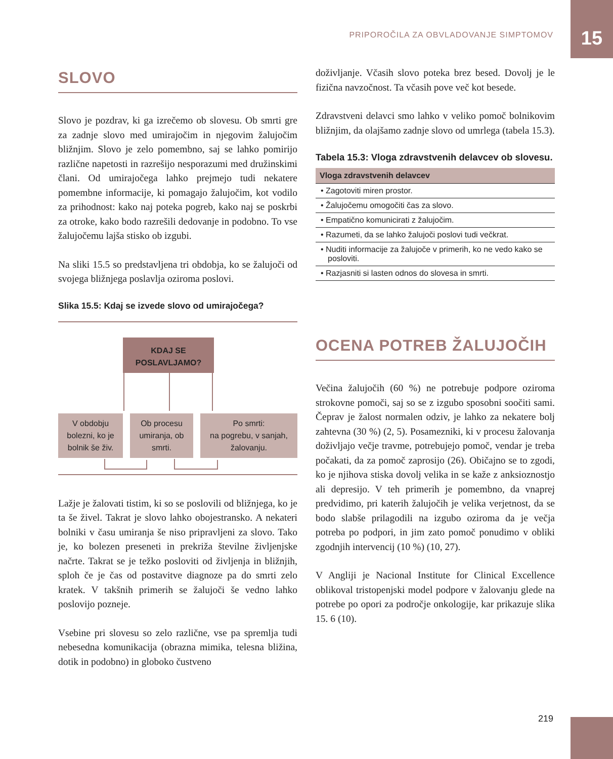PRIPOROČILA ZA OBVLADOVANJE SIMPTOMOV
15
SLOVO
Slovo je pozdrav, ki ga izrečemo ob slovesu. Ob smrti gre za zadnje slovo med umirajočim in njegovim žalujočim bližnjim. Slovo je zelo pomembno, saj se lahko pomirijo različne napetosti in razrešijo nesporazumi med družinskimi člani. Od umirajočega lahko prejmejo tudi nekatere pomembne informacije, ki pomagajo žalujočim, kot vodilo za prihodnost: kako naj poteka pogreb, kako naj se poskrbi za otroke, kako bodo razrešili dedovanje in podobno. To vse žalujočemu lajša stisko ob izgubi.
Na sliki 15.5 so predstavljena tri obdobja, ko se žalujoči od svojega bližnjega poslavlja oziroma poslovi.
Slika 15.5: Kdaj se izvede slovo od umirajočega?
KDAJ SE
POSLAVLJAMO?
V obdobju bolezni, ko je bolnik še živ.
Ob procesu umiranja, ob smrti.
Po smrti:
na pogrebu, v sanjah, žalovanju.
Lažje je žalovati tistim, ki so se poslovili od bližnjega, ko je ta še živel. Takrat je slovo lahko obojestransko. A nekateri bolniki v času umiranja še niso pripravljeni za slovo. Tako je, ko bolezen preseneti in prekriža številne življenjske načrte. Takrat se je težko posloviti od življenja in bližnjih, sploh če je čas od postavitve diagnoze pa do smrti zelo kratek. V takšnih primerih se žalujoči še vedno lahko poslovijo pozneje.
Vsebine pri slovesu so zelo različne, vse pa spremlja tudi nebesedna komunikacija (obrazna mimika, telesna bližina, dotik in podobno) in globoko čustveno
doživljanje. Včasih slovo poteka brez besed. Dovolj je le fizična navzočnost. Ta včasih pove več kot besede.
Zdravstveni delavci smo lahko v veliko pomoč bolnikovim bližnjim, da olajšamo zadnje slovo od umrlega (tabela 15.3).
Tabela 15.3: Vloga zdravstvenih delavcev ob slovesu.
| Vloga zdravstvenih delavcev |
| --- |
| • Zagotoviti miren prostor. |
| • Žalujočemu omogočiti čas za slovo. |
| • Empatično komunicirati z žalujočim. |
| • Razumeti, da se lahko žalujoči poslovi tudi večkrat. |
| • Nuditi informacije za žalujoče v primerih, ko ne vedo kako se posloviti. |
| • Razjasniti si lasten odnos do slovesa in smrti. |
OCENA POTREB ŽALUJOČIH
Večina žalujočih (60 %) ne potrebuje podpore oziroma strokovne pomoči, saj so se z izgubo sposobni soočiti sami. Čeprav je žalost normalen odziv, je lahko za nekatere bolj zahtevna (30 %) (2, 5). Posamezniki, ki v procesu žalovanja doživljajo večje travme, potrebujejo pomoč, vendar je treba počakati, da za pomoč zaprosijo (26). Običajno se to zgodi, ko je njihova stiska dovolj velika in se kaže z anksioznostjo ali depresijo. V teh primerih je pomembno, da vnaprej predvidimo, pri katerih žalujočih je velika verjetnost, da se bodo slabše prilagodili na izgubo oziroma da je večja potreba po podpori, in jim zato pomoč ponudimo v obliki zgodnjih intervencij (10 %) (10, 27).
V Angliji je Nacional Institute for Clinical Excellence oblikoval tristopenjski model podpore v žalovanju glede na potrebe po opori za področje onkologije, kar prikazuje slika 15. 6 (10).
219